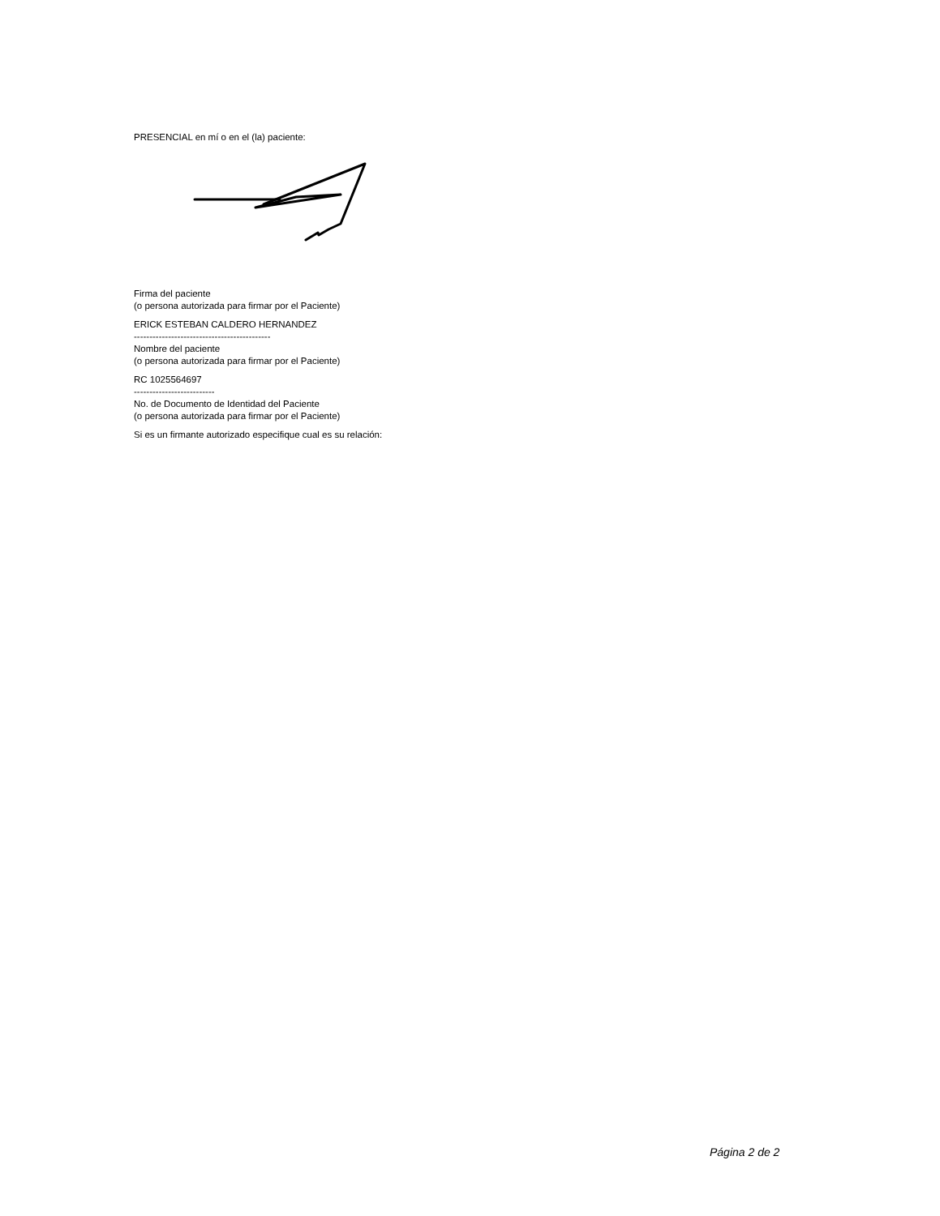PRESENCIAL en mí o en el (la) paciente:
Firma del paciente
(o persona autorizada para firmar por el Paciente)
ERICK ESTEBAN CALDERO HERNANDEZ
--------------------------------------------
Nombre del paciente
(o persona autorizada para firmar por el Paciente)
RC 1025564697
--------------------------
No. de Documento de Identidad del Paciente
(o persona autorizada para firmar por el Paciente)
Si es un firmante autorizado especifique cual es su relación:
Página 2 de 2